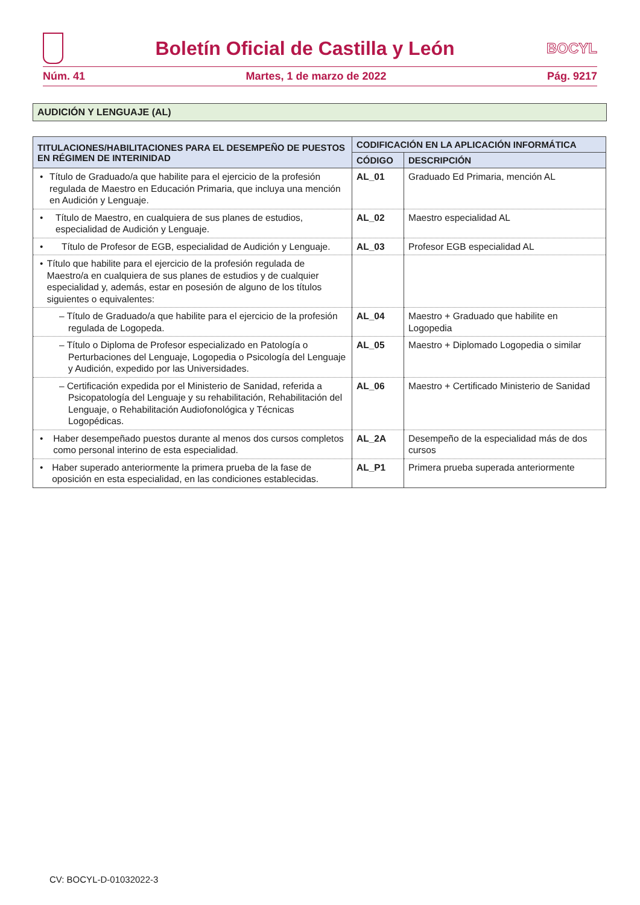Boletín Oficial de Castilla y León
BOCYL
Núm. 41 Martes, 1 de marzo de 2022 Pág. 9217
AUDICIÓN Y LENGUAJE (AL)
| TITULACIONES/HABILITACIONES PARA EL DESEMPEÑO DE PUESTOS EN RÉGIMEN DE INTERINIDAD | CODIFICACIÓN EN LA APLICACIÓN INFORMÁTICA | |
| --- | --- | --- |
| | CÓDIGO | DESCRIPCIÓN |
| • Título de Graduado/a que habilite para el ejercicio de la profesión regulada de Maestro en Educación Primaria, que incluya una mención en Audición y Lenguaje. | AL_01 | Graduado Ed Primaria, mención AL |
| • Título de Maestro, en cualquiera de sus planes de estudios, especialidad de Audición y Lenguaje. | AL_02 | Maestro especialidad AL |
| • Título de Profesor de EGB, especialidad de Audición y Lenguaje. | AL_03 | Profesor EGB especialidad AL |
| • Título que habilite para el ejercicio de la profesión regulada de Maestro/a en cualquiera de sus planes de estudios y de cualquier especialidad y, además, estar en posesión de alguno de los títulos siguientes o equivalentes: | | |
| – Título de Graduado/a que habilite para el ejercicio de la profesión regulada de Logopeda. | AL_04 | Maestro + Graduado que habilite en Logopedia |
| – Título o Diploma de Profesor especializado en Patología o Perturbaciones del Lenguaje, Logopedia o Psicología del Lenguaje y Audición, expedido por las Universidades. | AL_05 | Maestro + Diplomado Logopedia o similar |
| – Certificación expedida por el Ministerio de Sanidad, referida a Psicopatología del Lenguaje y su rehabilitación, Rehabilitación del Lenguaje, o Rehabilitación Audiofonológica y Técnicas Logopédicas. | AL_06 | Maestro + Certificado Ministerio de Sanidad |
| • Haber desempeñado puestos durante al menos dos cursos completos como personal interino de esta especialidad. | AL_2A | Desempeño de la especialidad más de dos cursos |
| • Haber superado anteriormente la primera prueba de la fase de oposición en esta especialidad, en las condiciones establecidas. | AL_P1 | Primera prueba superada anteriormente |
CV: BOCYL-D-01032022-3